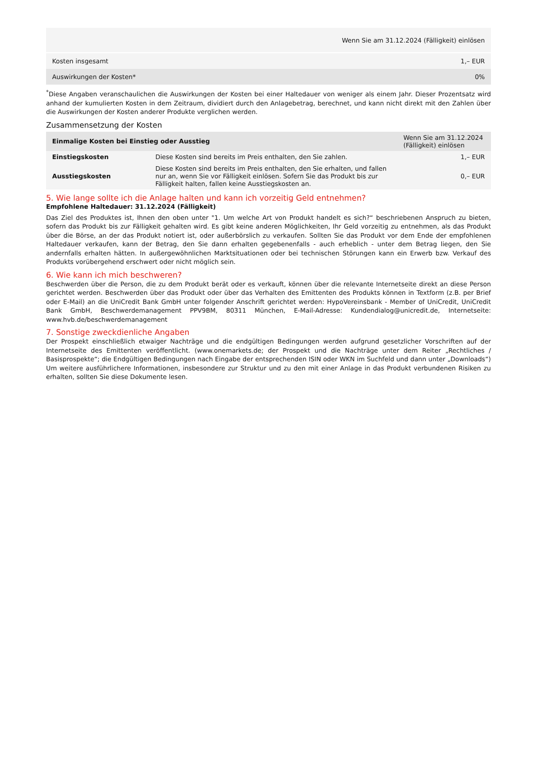| Wenn Sie am 31.12.2024 (Fälligkeit) einlösen | |
| --- | --- |
| Kosten insgesamt | 1,– EUR |
| Auswirkungen der Kosten* | 0% |
<sup>*</sup> Diese Angaben veranschaulichen die Auswirkungen der Kosten bei einer Haltedauer von weniger als einem Jahr. Dieser Prozentsatz wird anhand der kumulierten Kosten in dem Zeitraum, dividiert durch den Anlagebetrag, berechnet, und kann nicht direkt mit den Zahlen über die Auswirkungen der Kosten anderer Produkte verglichen werden.
Zusammensetzung der Kosten
| Einmalige Kosten bei Einstieg oder Ausstieg | | Wenn Sie am 31.12.2024 (Fälligkeit) einlösen |
| --- | --- | --- |
| Einstiegskosten | Diese Kosten sind bereits im Preis enthalten, den Sie zahlen. | 1,– EUR |
| Ausstiegskosten | Diese Kosten sind bereits im Preis enthalten, den Sie erhalten, und fallen nur an, wenn Sie vor Fälligkeit einlösen. Sofern Sie das Produkt bis zur Fälligkeit halten, fallen keine Ausstiegskosten an. | 0,– EUR |
5. Wie lange sollte ich die Anlage halten und kann ich vorzeitig Geld entnehmen?
Empfohlene Haltedauer: 31.12.2024 (Fälligkeit)
Das Ziel des Produktes ist, Ihnen den oben unter "1. Um welche Art von Produkt handelt es sich?“ beschriebenen Anspruch zu bieten, sofern das Produkt bis zur Fälligkeit gehalten wird. Es gibt keine anderen Möglichkeiten, Ihr Geld vorzeitig zu entnehmen, als das Produkt über die Börse, an der das Produkt notiert ist, oder außerbörslich zu verkaufen. Sollten Sie das Produkt vor dem Ende der empfohlenen Haltedauer verkaufen, kann der Betrag, den Sie dann erhalten gegebenenfalls - auch erheblich - unter dem Betrag liegen, den Sie andernfalls erhalten hätten. In außergewöhnlichen Marktsituationen oder bei technischen Störungen kann ein Erwerb bzw. Verkauf des Produkts vorübergehend erschwert oder nicht möglich sein.
6. Wie kann ich mich beschweren?
Beschwerden über die Person, die zu dem Produkt berät oder es verkauft, können über die relevante Internetseite direkt an diese Person gerichtet werden. Beschwerden über das Produkt oder über das Verhalten des Emittenten des Produkts können in Textform (z.B. per Brief oder E-Mail) an die UniCredit Bank GmbH unter folgender Anschrift gerichtet werden: HypoVereinsbank - Member of UniCredit, UniCredit Bank GmbH, Beschwerdemanagement PPV9BM, 80311 München, E-Mail-Adresse: Kundendialog@unicredit.de, Internetseite: www.hvb.de/beschwerdemanagement
7. Sonstige zweckdienliche Angaben
Der Prospekt einschließlich etwaiger Nachträge und die endgültigen Bedingungen werden aufgrund gesetzlicher Vorschriften auf der Internetseite des Emittenten veröffentlicht. (www.onemarkets.de; der Prospekt und die Nachträge unter dem Reiter „Rechtliches / Basisprospekte“; die Endgültigen Bedingungen nach Eingabe der entsprechenden ISIN oder WKN im Suchfeld und dann unter „Downloads“) Um weitere ausführlichere Informationen, insbesondere zur Struktur und zu den mit einer Anlage in das Produkt verbundenen Risiken zu erhalten, sollten Sie diese Dokumente lesen.